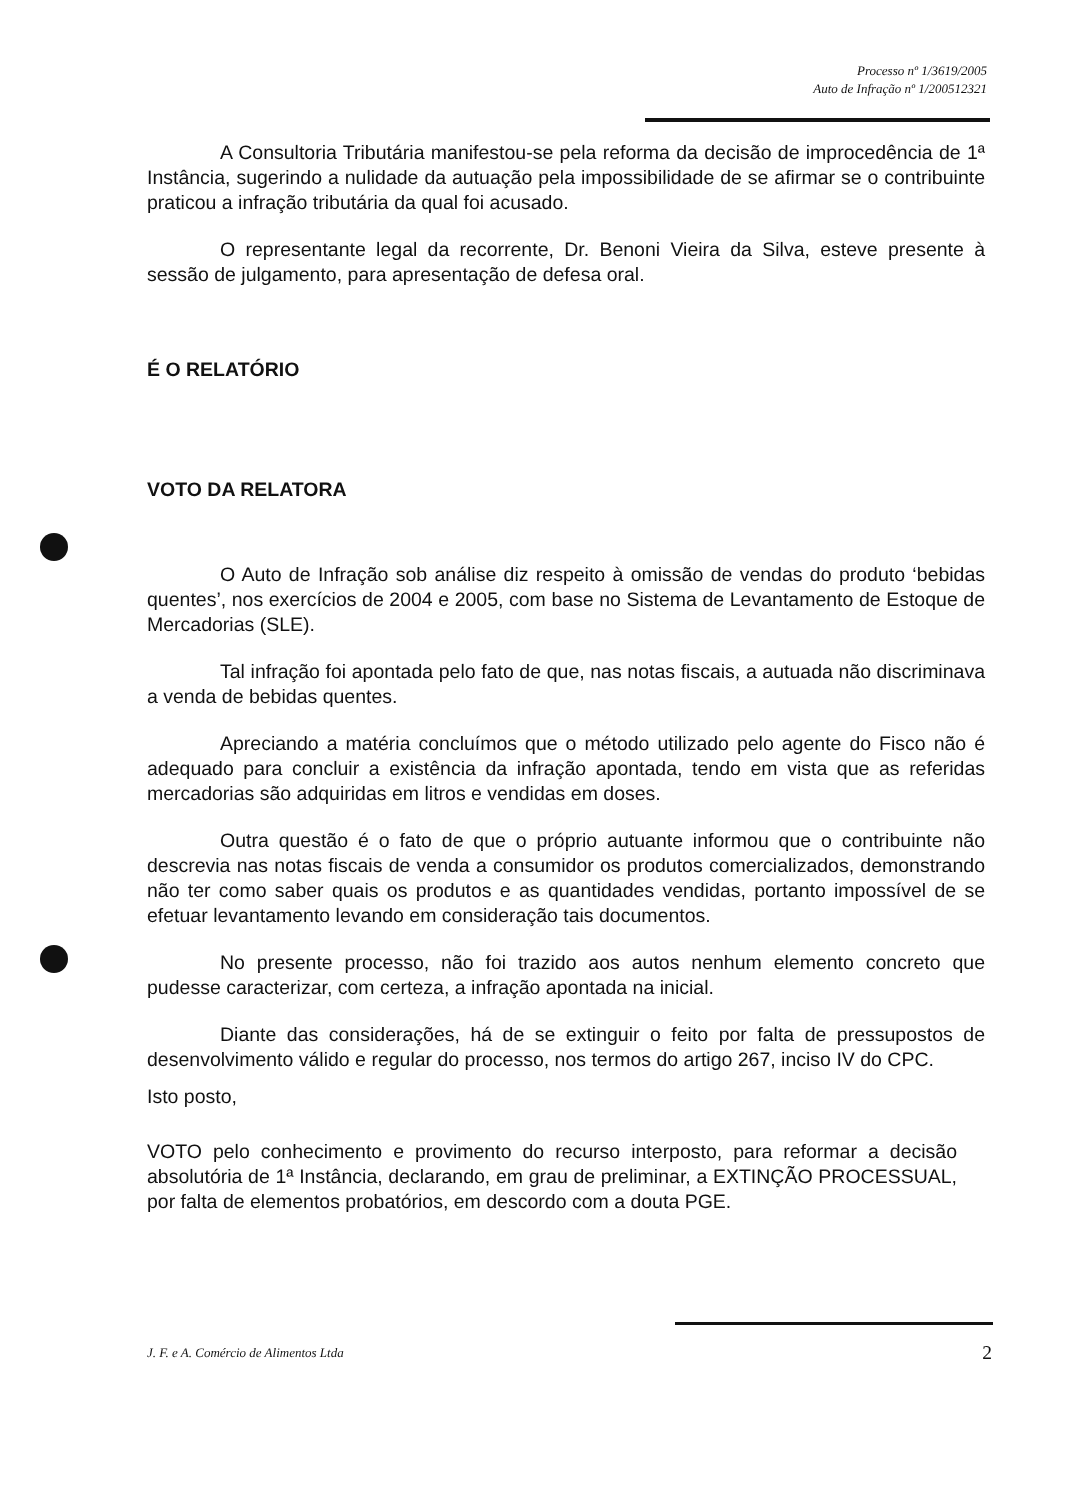Processo nº 1/3619/2005
Auto de Infração nº 1/200512321
A Consultoria Tributária manifestou-se pela reforma da decisão de improcedência de 1ª Instância, sugerindo a nulidade da autuação pela impossibilidade de se afirmar se o contribuinte praticou a infração tributária da qual foi acusado.
O representante legal da recorrente, Dr. Benoni Vieira da Silva, esteve presente à sessão de julgamento, para apresentação de defesa oral.
É O RELATÓRIO
VOTO DA RELATORA
O Auto de Infração sob análise diz respeito à omissão de vendas do produto ‘bebidas quentes’, nos exercícios de 2004 e 2005, com base no Sistema de Levantamento de Estoque de Mercadorias (SLE).
Tal infração foi apontada pelo fato de que, nas notas fiscais, a autuada não discriminava a venda de bebidas quentes.
Apreciando a matéria concluímos que o método utilizado pelo agente do Fisco não é adequado para concluir a existência da infração apontada, tendo em vista que as referidas mercadorias são adquiridas em litros e vendidas em doses.
Outra questão é o fato de que o próprio autuante informou que o contribuinte não descrevia nas notas fiscais de venda a consumidor os produtos comercializados, demonstrando não ter como saber quais os produtos e as quantidades vendidas, portanto impossível de se efetuar levantamento levando em consideração tais documentos.
No presente processo, não foi trazido aos autos nenhum elemento concreto que pudesse caracterizar, com certeza, a infração apontada na inicial.
Diante das considerações, há de se extinguir o feito por falta de pressupostos de desenvolvimento válido e regular do processo, nos termos do artigo 267, inciso IV do CPC.
Isto posto,
VOTO pelo conhecimento e provimento do recurso interposto, para reformar a decisão absolutória de 1ª Instância, declarando, em grau de preliminar, a EXTINÇÃO PROCESSUAL, por falta de elementos probatórios, em descordo com a douta PGE.
J. F. e A. Comércio de Alimentos Ltda 2